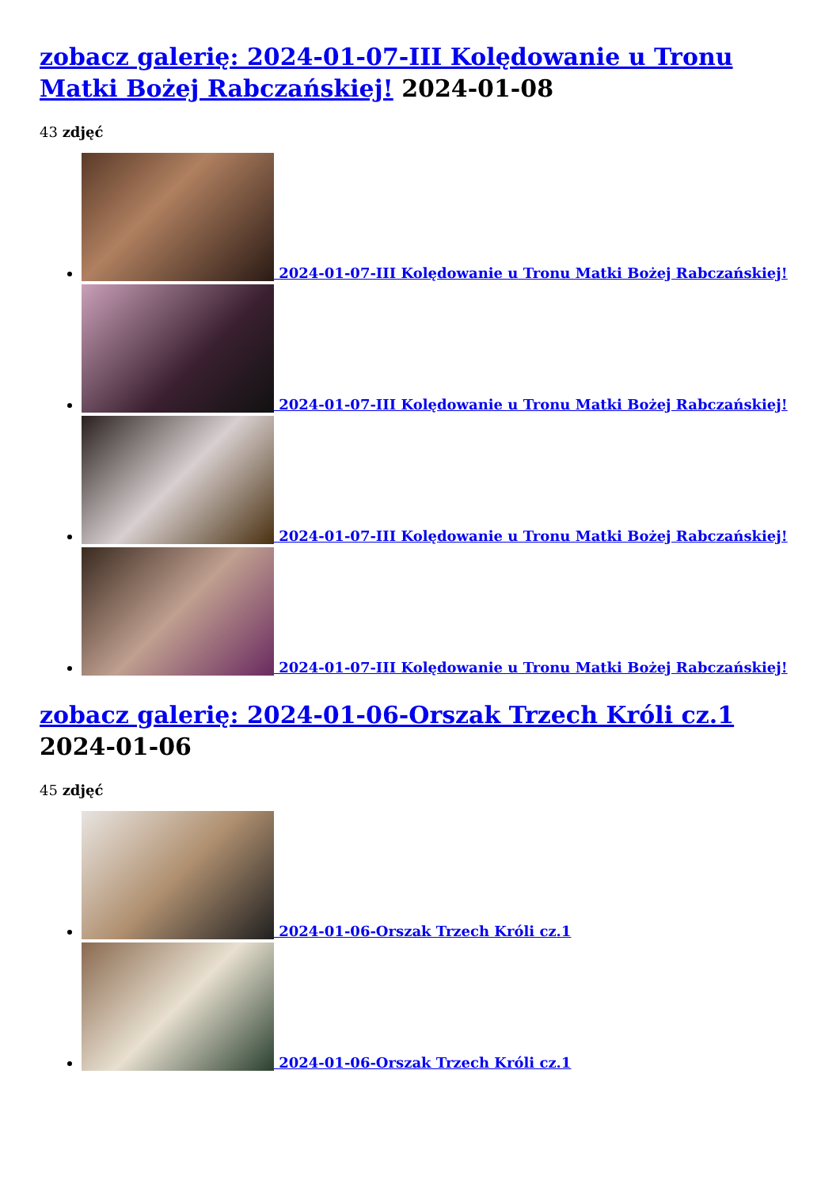zobacz galerię: 2024-01-07-III Kolędowanie u Tronu Matki Bożej Rabczańskiej! 2024-01-08
43 zdjęć
2024-01-07-III Kolędowanie u Tronu Matki Bożej Rabczańskiej!
2024-01-07-III Kolędowanie u Tronu Matki Bożej Rabczańskiej!
2024-01-07-III Kolędowanie u Tronu Matki Bożej Rabczańskiej!
2024-01-07-III Kolędowanie u Tronu Matki Bożej Rabczańskiej!
zobacz galerię: 2024-01-06-Orszak Trzech Króli cz.1 2024-01-06
45 zdjęć
2024-01-06-Orszak Trzech Króli cz.1
2024-01-06-Orszak Trzech Króli cz.1